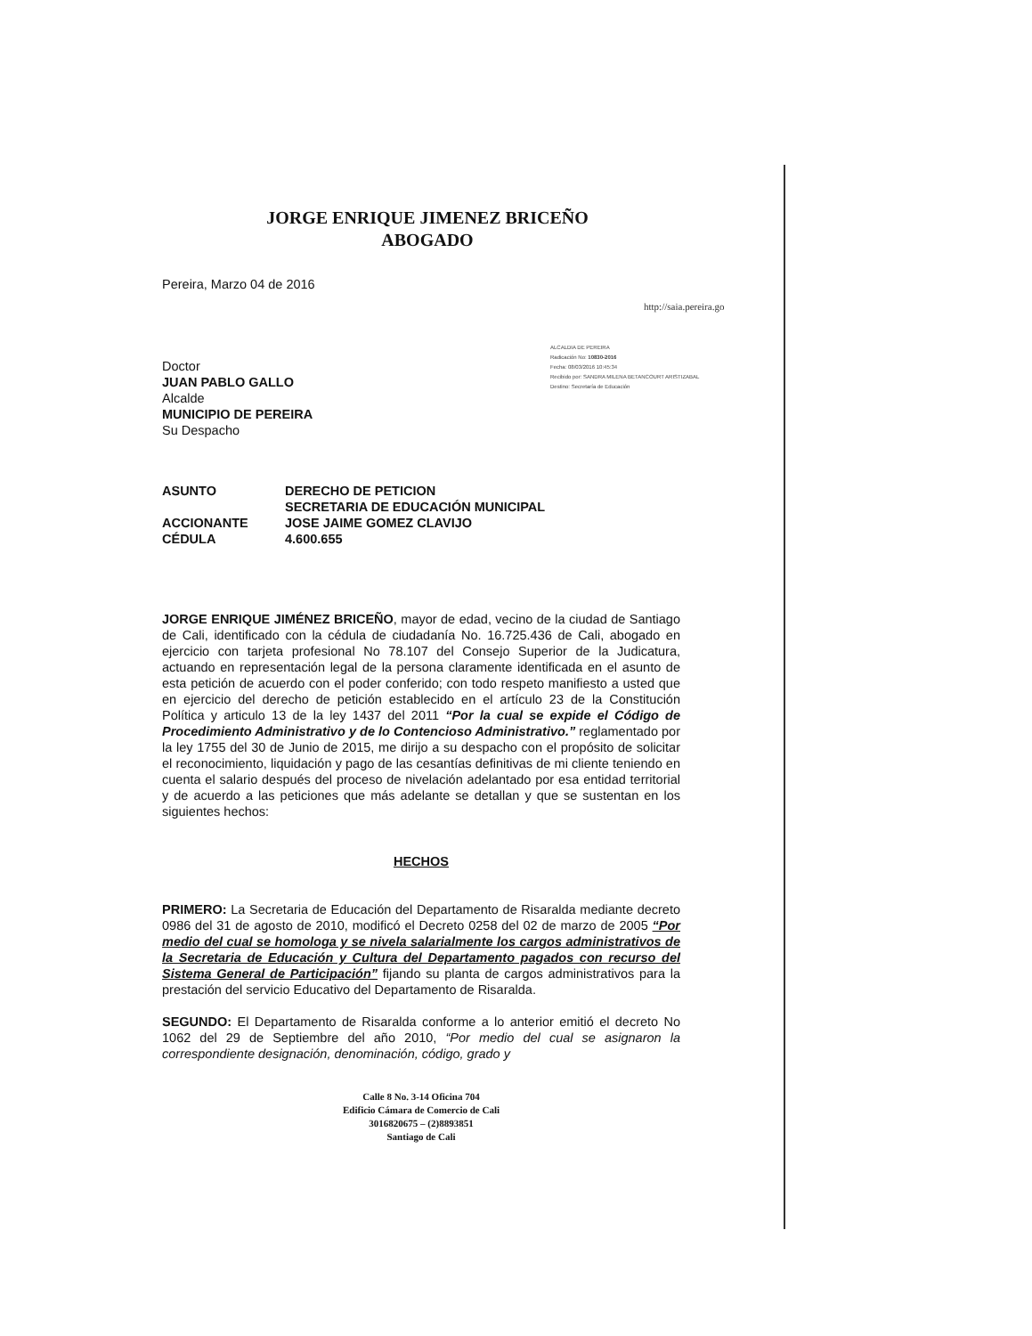JORGE ENRIQUE JIMENEZ BRICEÑO
ABOGADO
http://saia.pereira.go
ALCALDIA DE PEREIRA
Radicación No: 10830-2016
Fecha: 08/03/2016 10:45:34
Recibido por: SANDRA MILENA BETANCOURT ARISTIZABAL
Destino: Secretaría de Educación
Pereira, Marzo 04 de 2016
Doctor
JUAN PABLO GALLO
Alcalde
MUNICIPIO DE PEREIRA
Su Despacho
| ASUNTO | DERECHO DE PETICION SECRETARIA DE EDUCACIÓN MUNICIPAL |
| ACCIONANTE | JOSE JAIME GOMEZ CLAVIJO |
| CÉDULA | 4.600.655 |
JORGE ENRIQUE JIMÉNEZ BRICEÑO, mayor de edad, vecino de la ciudad de Santiago de Cali, identificado con la cédula de ciudadanía No. 16.725.436 de Cali, abogado en ejercicio con tarjeta profesional No 78.107 del Consejo Superior de la Judicatura, actuando en representación legal de la persona claramente identificada en el asunto de esta petición de acuerdo con el poder conferido; con todo respeto manifiesto a usted que en ejercicio del derecho de petición establecido en el artículo 23 de la Constitución Política y articulo 13 de la ley 1437 del 2011 “Por la cual se expide el Código de Procedimiento Administrativo y de lo Contencioso Administrativo.” reglamentado por la ley 1755 del 30 de Junio de 2015, me dirijo a su despacho con el propósito de solicitar el reconocimiento, liquidación y pago de las cesantías definitivas de mi cliente teniendo en cuenta el salario después del proceso de nivelación adelantado por esa entidad territorial y de acuerdo a las peticiones que más adelante se detallan y que se sustentan en los siguientes hechos:
HECHOS
PRIMERO: La Secretaria de Educación del Departamento de Risaralda mediante decreto 0986 del 31 de agosto de 2010, modificó el Decreto 0258 del 02 de marzo de 2005 “Por medio del cual se homologa y se nivela salarialmente los cargos administrativos de la Secretaria de Educación y Cultura del Departamento pagados con recurso del Sistema General de Participación” fijando su planta de cargos administrativos para la prestación del servicio Educativo del Departamento de Risaralda.
SEGUNDO: El Departamento de Risaralda conforme a lo anterior emitió el decreto No 1062 del 29 de Septiembre del año 2010, “Por medio del cual se asignaron la correspondiente designación, denominación, código, grado y
Calle 8 No. 3-14 Oficina 704
Edificio Cámara de Comercio de Cali
3016820675 – (2)8893851
Santiago de Cali